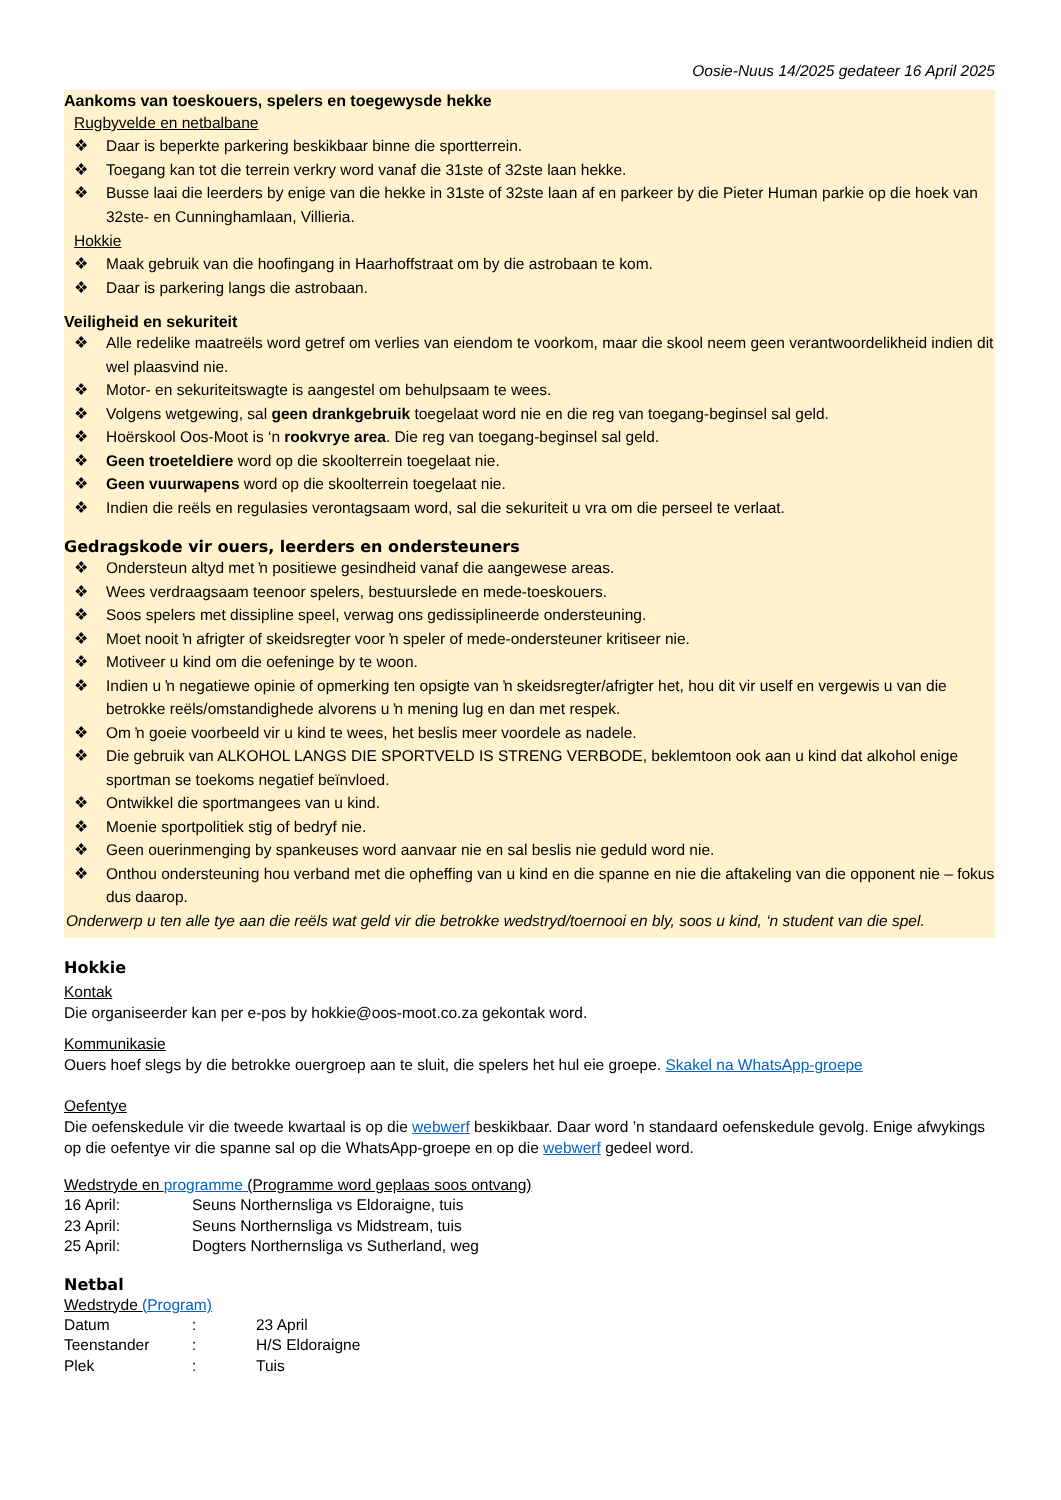Oosie-Nuus 14/2025 gedateer 16 April 2025
Aankoms van toeskouers, spelers en toegewysde hekke
Rugbyvelde en netbalbane
❖ Daar is beperkte parkering beskikbaar binne die sportterrein.
❖ Toegang kan tot die terrein verkry word vanaf die 31ste of 32ste laan hekke.
❖ Busse laai die leerders by enige van die hekke in 31ste of 32ste laan af en parkeer by die Pieter Human parkie op die hoek van 32ste- en Cunninghamlaan, Villieria.
Hokkie
❖ Maak gebruik van die hoofingang in Haarhoffstraat om by die astrobaan te kom.
❖ Daar is parkering langs die astrobaan.
Veiligheid en sekuriteit
❖ Alle redelike maatreëls word getref om verlies van eiendom te voorkom, maar die skool neem geen verantwoordelikheid indien dit wel plaasvind nie.
❖ Motor- en sekuriteitswagte is aangestel om behulpsaam te wees.
❖ Volgens wetgewing, sal geen drankgebruik toegelaat word nie en die reg van toegang-beginsel sal geld.
❖ Hoërskool Oos-Moot is ‘n rookvrye area. Die reg van toegang-beginsel sal geld.
❖ Geen troeteldiere word op die skoolterrein toegelaat nie.
❖ Geen vuurwapens word op die skoolterrein toegelaat nie.
❖ Indien die reëls en regulasies verontagsaam word, sal die sekuriteit u vra om die perseel te verlaat.
Gedragskode vir ouers, leerders en ondersteuners
❖ Ondersteun altyd met ŉ positiewe gesindheid vanaf die aangewese areas.
❖ Wees verdraagsaam teenoor spelers, bestuurslede en mede-toeskouers.
❖ Soos spelers met dissipline speel, verwag ons gedissiplineerde ondersteuning.
❖ Moet nooit ŉ afrigter of skeidsregter voor ŉ speler of mede-ondersteuner kritiseer nie.
❖ Motiveer u kind om die oefeninge by te woon.
❖ Indien u ŉ negatiewe opinie of opmerking ten opsigte van ŉ skeidsregter/afrigter het, hou dit vir uself en vergewis u van die betrokke reëls/omstandighede alvorens u ŉ mening lug en dan met respek.
❖ Om ŉ goeie voorbeeld vir u kind te wees, het beslis meer voordele as nadele.
❖ Die gebruik van ALKOHOL LANGS DIE SPORTVELD IS STRENG VERBODE, beklemtoon ook aan u kind dat alkohol enige sportman se toekoms negatief beïnvloed.
❖ Ontwikkel die sportmangees van u kind.
❖ Moenie sportpolitiek stig of bedryf nie.
❖ Geen ouerinmenging by spankeuses word aanvaar nie en sal beslis nie geduld word nie.
❖ Onthou ondersteuning hou verband met die opheffing van u kind en die spanne en nie die aftakeling van die opponent nie – fokus dus daarop.
Onderwerp u ten alle tye aan die reëls wat geld vir die betrokke wedstryd/toernooi en bly, soos u kind, ‘n student van die spel.
Hokkie
Kontak
Die organiseerder kan per e-pos by hokkie@oos-moot.co.za gekontak word.
Kommunikasie
Ouers hoef slegs by die betrokke ouergroep aan te sluit, die spelers het hul eie groepe. Skakel na WhatsApp-groepe
Oefentye
Die oefenskedule vir die tweede kwartaal is op die webwerf beskikbaar. Daar word ’n standaard oefenskedule gevolg. Enige afwykings op die oefentye vir die spanne sal op die WhatsApp-groepe en op die webwerf gedeel word.
Wedstryde en programme (Programme word geplaas soos ontvang)
16 April: Seuns Northernsliga vs Eldoraigne, tuis
23 April: Seuns Northernsliga vs Midstream, tuis
25 April: Dogters Northernsliga vs Sutherland, weg
Netbal
Wedstryde (Program)
Datum: 23 April
Teenstander: H/S Eldoraigne
Plek: Tuis